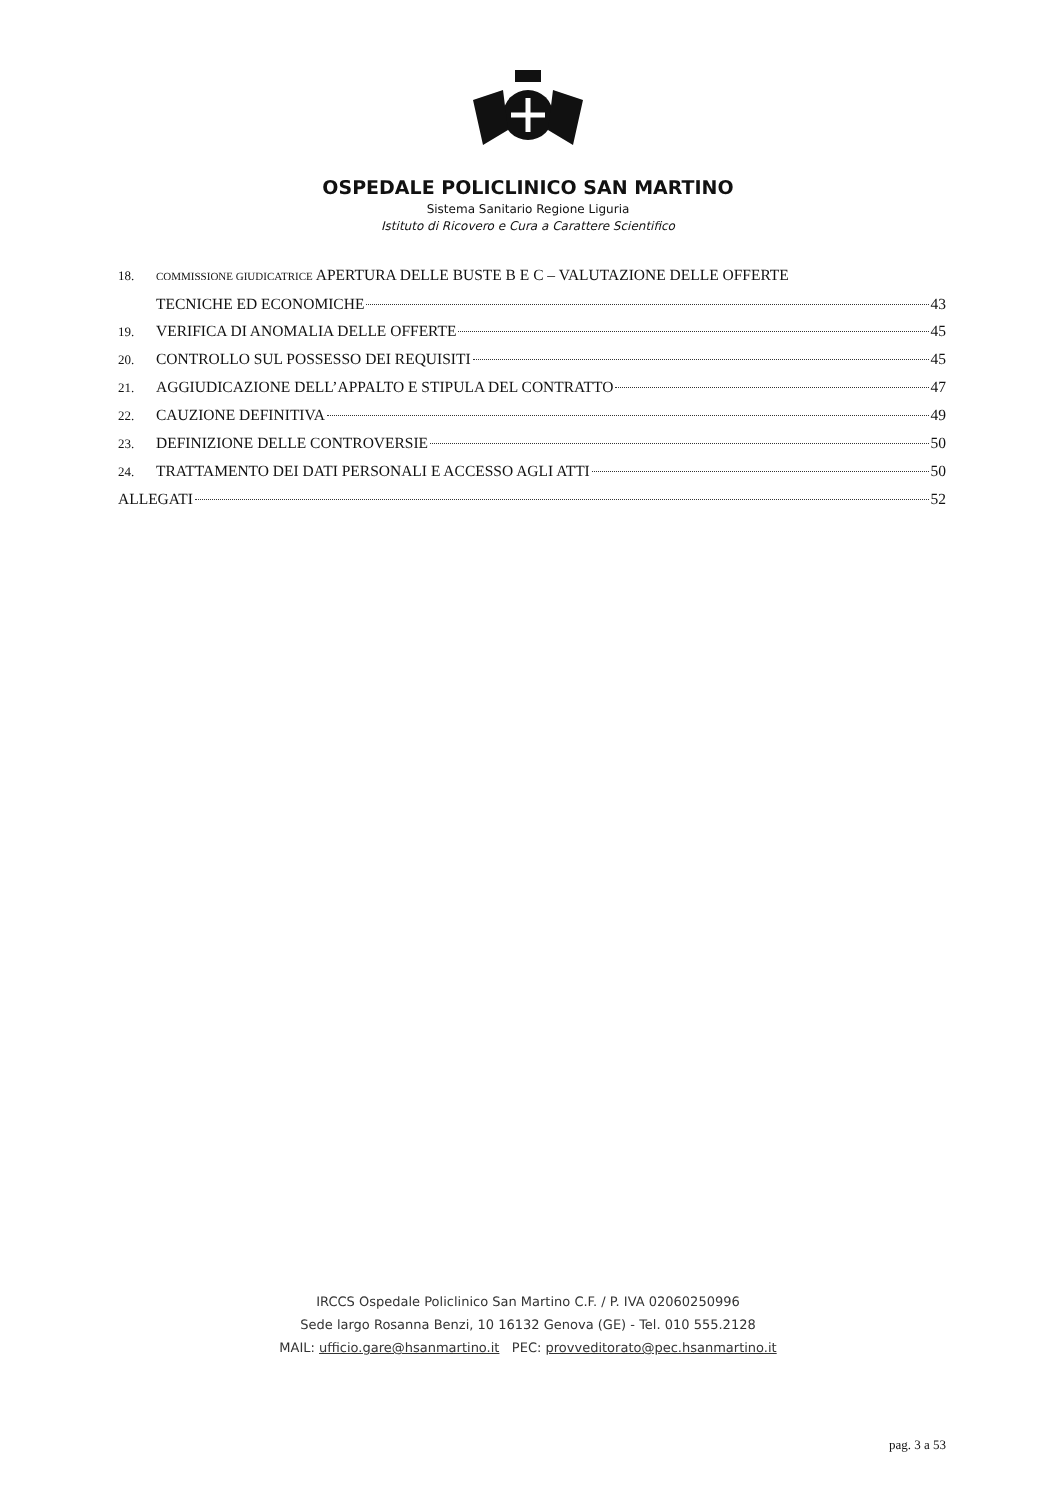OSPEDALE POLICLINICO SAN MARTINO
Sistema Sanitario Regione Liguria
Istituto di Ricovero e Cura a Carattere Scientifico
18. COMMISSIONE GIUDICATRICE APERTURA DELLE BUSTE B E C – VALUTAZIONE DELLE OFFERTE
TECNICHE ED ECONOMICHE 43
19. VERIFICA DI ANOMALIA DELLE OFFERTE 45
20. CONTROLLO SUL POSSESSO DEI REQUISITI 45
21. AGGIUDICAZIONE DELL’APPALTO E STIPULA DEL CONTRATTO 47
22. CAUZIONE DEFINITIVA 49
23. DEFINIZIONE DELLE CONTROVERSIE 50
24. TRATTAMENTO DEI DATI PERSONALI E ACCESSO AGLI ATTI 50
ALLEGATI 52
IRCCS Ospedale Policlinico San Martino C.F. / P. IVA 02060250996
Sede largo Rosanna Benzi, 10 16132 Genova (GE) - Tel. 010 555.2128
MAIL: ufficio.gare@hsanmartino.it PEC: provveditorato@pec.hsanmartino.it
pag. 3 a 53